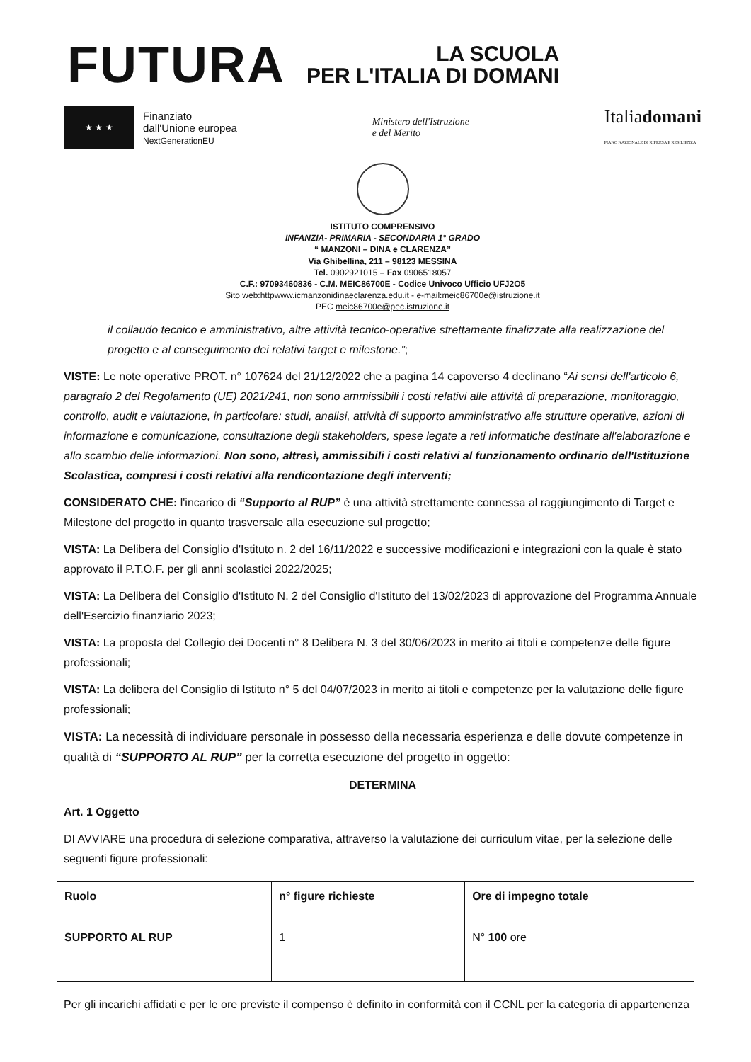FUTURA
LA SCUOLA
PER L'ITALIA DI DOMANI
★ ★ ★
Finanziato
dall'Unione europea
NextGenerationEU
Ministero dell'Istruzione
e del Merito
Italiadomani
PIANO NAZIONALE DI RIPRESA E RESILIENZA
ISTITUTO COMPRENSIVO
INFANZIA- PRIMARIA - SECONDARIA 1° GRADO
“ MANZONI – DINA e CLARENZA”
Via Ghibellina, 211 – 98123 MESSINA
Tel. 0902921015 – Fax 0906518057
C.F.: 97093460836 - C.M. MEIC86700E - Codice Univoco Ufficio UFJ2O5
Sito web:httpwww.icmanzonidinaeclarenza.edu.it - e-mail:meic86700e@istruzione.it
PEC meic86700e@pec.istruzione.it
il collaudo tecnico e amministrativo, altre attività tecnico-operative strettamente finalizzate alla realizzazione del progetto e al conseguimento dei relativi target e milestone.”;
VISTE: Le note operative PROT. n° 107624 del 21/12/2022 che a pagina 14 capoverso 4 declinano “Ai sensi dell'articolo 6, paragrafo 2 del Regolamento (UE) 2021/241, non sono ammissibili i costi relativi alle attività di preparazione, monitoraggio, controllo, audit e valutazione, in particolare: studi, analisi, attività di supporto amministrativo alle strutture operative, azioni di informazione e comunicazione, consultazione degli stakeholders, spese legate a reti informatiche destinate all'elaborazione e allo scambio delle informazioni. Non sono, altresì, ammissibili i costi relativi al funzionamento ordinario dell'Istituzione Scolastica, compresi i costi relativi alla rendicontazione degli interventi;
CONSIDERATO CHE: l'incarico di “Supporto al RUP” è una attività strettamente connessa al raggiungimento di Target e Milestone del progetto in quanto trasversale alla esecuzione sul progetto;
VISTA: La Delibera del Consiglio d'Istituto n. 2 del 16/11/2022 e successive modificazioni e integrazioni con la quale è stato approvato il P.T.O.F. per gli anni scolastici 2022/2025;
VISTA: La Delibera del Consiglio d'Istituto N. 2 del Consiglio d'Istituto del 13/02/2023 di approvazione del Programma Annuale dell'Esercizio finanziario 2023;
VISTA: La proposta del Collegio dei Docenti n° 8 Delibera N. 3 del 30/06/2023 in merito ai titoli e competenze delle figure professionali;
VISTA: La delibera del Consiglio di Istituto n° 5 del 04/07/2023 in merito ai titoli e competenze per la valutazione delle figure professionali;
VISTA: La necessità di individuare personale in possesso della necessaria esperienza e delle dovute competenze in qualità di “SUPPORTO AL RUP” per la corretta esecuzione del progetto in oggetto:
DETERMINA
Art. 1 Oggetto
DI AVVIARE una procedura di selezione comparativa, attraverso la valutazione dei curriculum vitae, per la selezione delle seguenti figure professionali:
| Ruolo | n° figure richieste | Ore di impegno totale |
| --- | --- | --- |
| SUPPORTO AL RUP | 1 | N° 100 ore |
Per gli incarichi affidati e per le ore previste il compenso è definito in conformità con il CCNL per la categoria di appartenenza